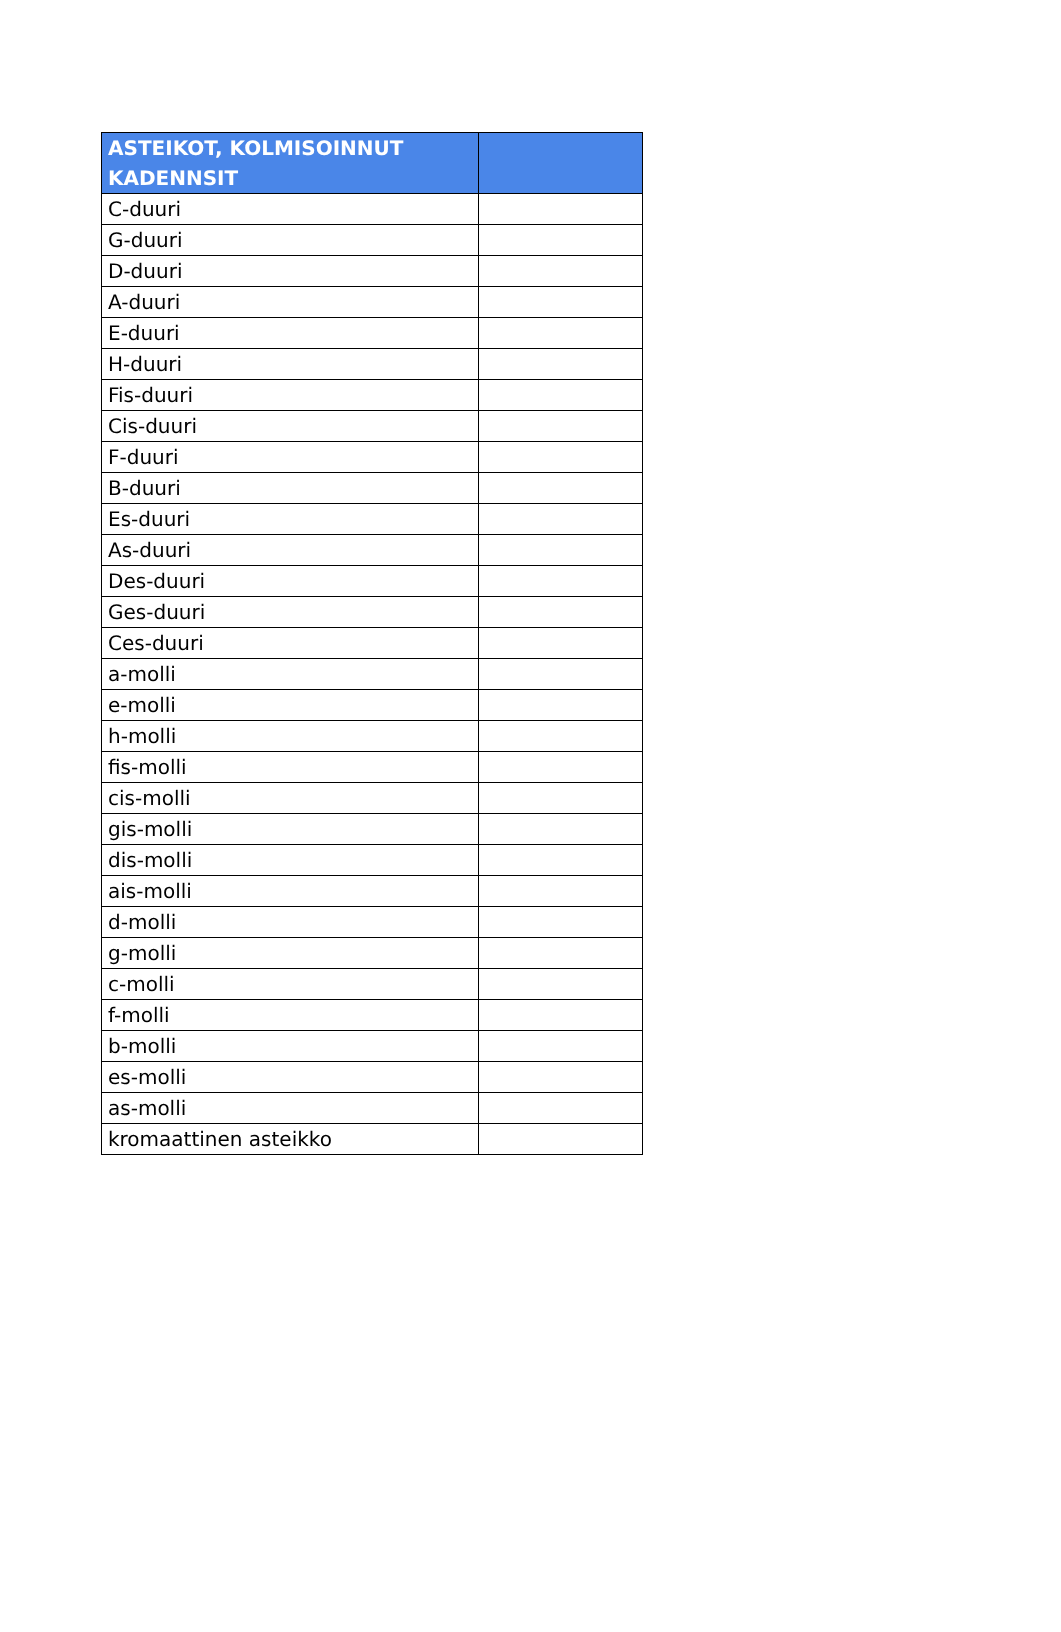| ASTEIKOT, KOLMISOINNUT KADENNSIT | |
| --- | --- |
| C-duuri | |
| G-duuri | |
| D-duuri | |
| A-duuri | |
| E-duuri | |
| H-duuri | |
| Fis-duuri | |
| Cis-duuri | |
| F-duuri | |
| B-duuri | |
| Es-duuri | |
| As-duuri | |
| Des-duuri | |
| Ges-duuri | |
| Ces-duuri | |
| a-molli | |
| e-molli | |
| h-molli | |
| fis-molli | |
| cis-molli | |
| gis-molli | |
| dis-molli | |
| ais-molli | |
| d-molli | |
| g-molli | |
| c-molli | |
| f-molli | |
| b-molli | |
| es-molli | |
| as-molli | |
| kromaattinen asteikko | |